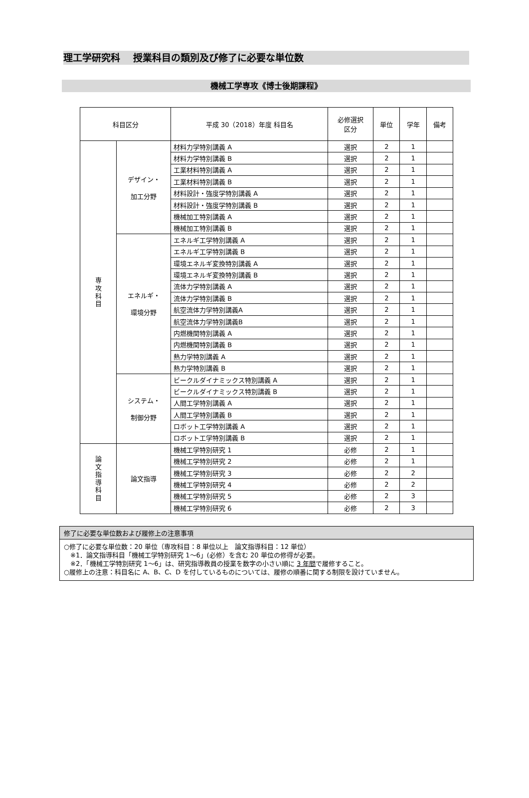理工学研究科　 授業科目の類別及び修了に必要な単位数
機械工学専攻《博士後期課程》
| 科目区分 | | 平成 30（2018）年度 科目名 | 必修選択 区分 | 単位 | 学年 | 備考 |
| --- | --- | --- | --- | --- | --- | --- |
| 専 攻 科 目 | デザイン・ 加工分野 | 材料力学特別講義 A | 選択 | 2 | 1 | |
| | | 材料力学特別講義 B | 選択 | 2 | 1 | |
| | | 工業材料特別講義 A | 選択 | 2 | 1 | |
| | | 工業材料特別講義 B | 選択 | 2 | 1 | |
| | | 材料設計・強度学特別講義 A | 選択 | 2 | 1 | |
| | | 材料設計・強度学特別講義 B | 選択 | 2 | 1 | |
| | | 機械加工特別講義 A | 選択 | 2 | 1 | |
| | | 機械加工特別講義 B | 選択 | 2 | 1 | |
| | エネルギ・ 環境分野 | エネルギ工学特別講義 A | 選択 | 2 | 1 | |
| | | エネルギ工学特別講義 B | 選択 | 2 | 1 | |
| | | 環境エネルギ変換特別講義 A | 選択 | 2 | 1 | |
| | | 環境エネルギ変換特別講義 B | 選択 | 2 | 1 | |
| | | 流体力学特別講義 A | 選択 | 2 | 1 | |
| | | 流体力学特別講義 B | 選択 | 2 | 1 | |
| | | 航空流体力学特別講義A | 選択 | 2 | 1 | |
| | | 航空流体力学特別講義B | 選択 | 2 | 1 | |
| | | 内燃機関特別講義 A | 選択 | 2 | 1 | |
| | | 内燃機関特別講義 B | 選択 | 2 | 1 | |
| | | 熱力学特別講義 A | 選択 | 2 | 1 | |
| | | 熱力学特別講義 B | 選択 | 2 | 1 | |
| | システム・ 制御分野 | ビークルダイナミックス特別講義 A | 選択 | 2 | 1 | |
| | | ビークルダイナミックス特別講義 B | 選択 | 2 | 1 | |
| | | 人間工学特別講義 A | 選択 | 2 | 1 | |
| | | 人間工学特別講義 B | 選択 | 2 | 1 | |
| | | ロボット工学特別講義 A | 選択 | 2 | 1 | |
| | | ロボット工学特別講義 B | 選択 | 2 | 1 | |
| 論 文 指 導 科 目 | 論文指導 | 機械工学特別研究 1 | 必修 | 2 | 1 | |
| | | 機械工学特別研究 2 | 必修 | 2 | 1 | |
| | | 機械工学特別研究 3 | 必修 | 2 | 2 | |
| | | 機械工学特別研究 4 | 必修 | 2 | 2 | |
| | | 機械工学特別研究 5 | 必修 | 2 | 3 | |
| | | 機械工学特別研究 6 | 必修 | 2 | 3 | |
修了に必要な単位数および履修上の注意事項
○修了に必要な単位数：20 単位（専攻科目：8 単位以上　論文指導科目：12 単位）
　※1．論文指導科目「機械工学特別研究 1～6」(必修）を含む 20 単位の修得が必要。
　※2．「機械工学特別研究 1～6」は、研究指導教員の授業を数字の小さい順に 3 年間で履修すること。
○履修上の注意：科目名に A、B、C、D を付しているものについては、履修の順番に関する制限を設けていません。